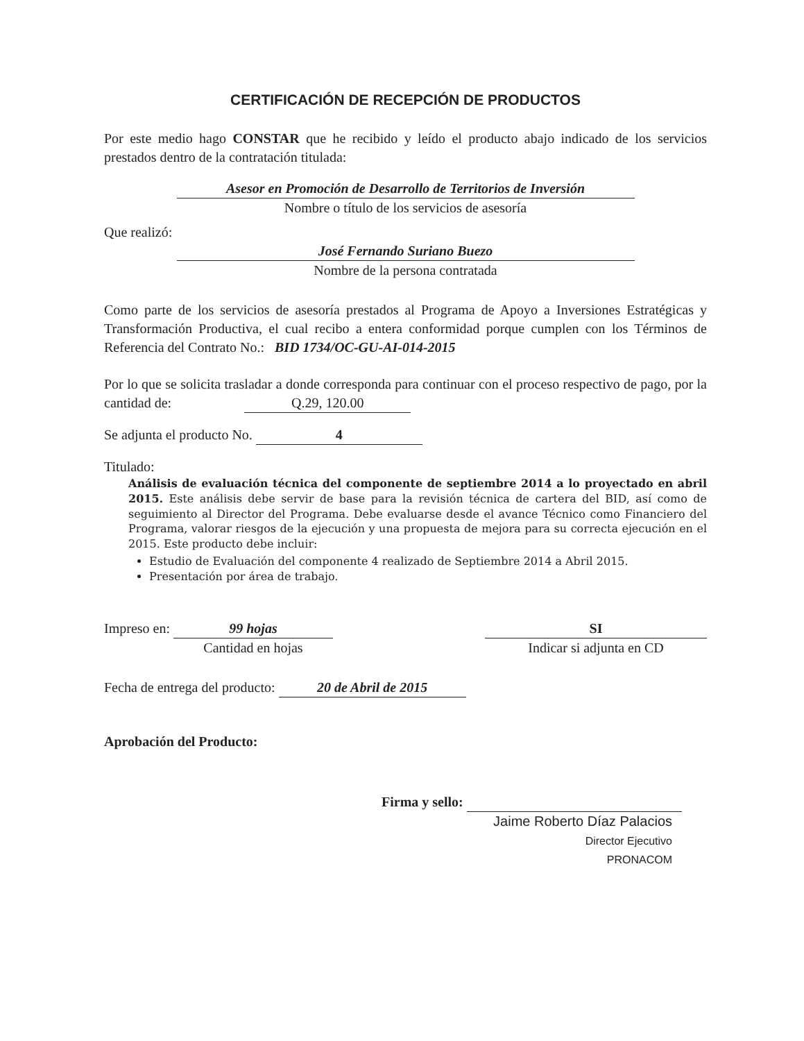CERTIFICACIÓN DE RECEPCIÓN DE PRODUCTOS
Por este medio hago CONSTAR que he recibido y leído el producto abajo indicado de los servicios prestados dentro de la contratación titulada:
Asesor en Promoción de Desarrollo de Territorios de Inversión
Nombre o título de los servicios de asesoría
Que realizó:
José Fernando Suriano Buezo
Nombre de la persona contratada
Como parte de los servicios de asesoría prestados al Programa de Apoyo a Inversiones Estratégicas y Transformación Productiva, el cual recibo a entera conformidad porque cumplen con los Términos de Referencia del Contrato No.: BID 1734/OC-GU-AI-014-2015
Por lo que se solicita trasladar a donde corresponda para continuar con el proceso respectivo de pago, por la cantidad de: Q.29, 120.00
Se adjunta el producto No. 4
Titulado:
Análisis de evaluación técnica del componente de septiembre 2014 a lo proyectado en abril 2015. Este análisis debe servir de base para la revisión técnica de cartera del BID, así como de seguimiento al Director del Programa. Debe evaluarse desde el avance Técnico como Financiero del Programa, valorar riesgos de la ejecución y una propuesta de mejora para su correcta ejecución en el 2015. Este producto debe incluir:
Estudio de Evaluación del componente 4 realizado de Septiembre 2014 a Abril 2015.
Presentación por área de trabajo.
Impreso en: 99 hojas
Cantidad en hojas
SI
Indicar si adjunta en CD
Fecha de entrega del producto: 20 de Abril de 2015
Aprobación del Producto:
Firma y sello:
Jaime Roberto Díaz Palacios
Director Ejecutivo
PRONACOM